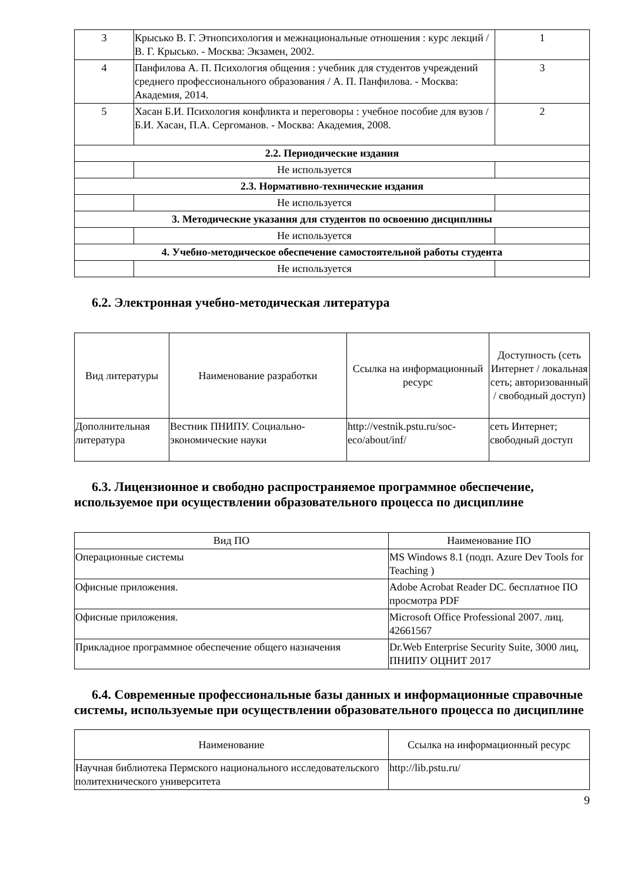| 3 | Крысько В. Г. Этнопсихология и межнациональные отношения : курс лекций / В. Г. Крысько. - Москва: Экзамен, 2002. | 1 |
| 4 | Панфилова А. П. Психология общения : учебник для студентов учреждений среднего профессионального образования / А. П. Панфилова. - Москва: Академия, 2014. | 3 |
| 5 | Хасан Б.И. Психология конфликта и переговоры : учебное пособие для вузов / Б.И. Хасан, П.А. Сергоманов. - Москва: Академия, 2008. | 2 |
| 2.2. Периодические издания | | |
| | Не используется | |
| 2.3. Нормативно-технические издания | | |
| | Не используется | |
| 3. Методические указания для студентов по освоению дисциплины | | |
| | Не используется | |
| 4. Учебно-методическое обеспечение самостоятельной работы студента | | |
| | Не используется | |
6.2. Электронная учебно-методическая литература
| Вид литературы | Наименование разработки | Ссылка на информационный ресурс | Доступность (сеть Интернет / локальная сеть; авторизованный / свободный доступ) |
| --- | --- | --- | --- |
| Дополнительная литература | Вестник ПНИПУ. Социально-экономические науки | http://vestnik.pstu.ru/soc-eco/about/inf/ | сеть Интернет; свободный доступ |
6.3. Лицензионное и свободно распространяемое программное обеспечение, используемое при осуществлении образовательного процесса по дисциплине
| Вид ПО | Наименование ПО |
| --- | --- |
| Операционные системы | MS Windows 8.1 (подп. Azure Dev Tools for Teaching ) |
| Офисные приложения. | Adobe Acrobat Reader DC. бесплатное ПО просмотра PDF |
| Офисные приложения. | Microsoft Office Professional 2007. лиц. 42661567 |
| Прикладное программное обеспечение общего назначения | Dr.Web Enterprise Security Suite, 3000 лиц, ПНИПУ ОЦНИТ 2017 |
6.4. Современные профессиональные базы данных и информационные справочные системы, используемые при осуществлении образовательного процесса по дисциплине
| Наименование | Ссылка на информационный ресурс |
| --- | --- |
| Научная библиотека Пермского национального исследовательского политехнического университета | http://lib.pstu.ru/ |
9